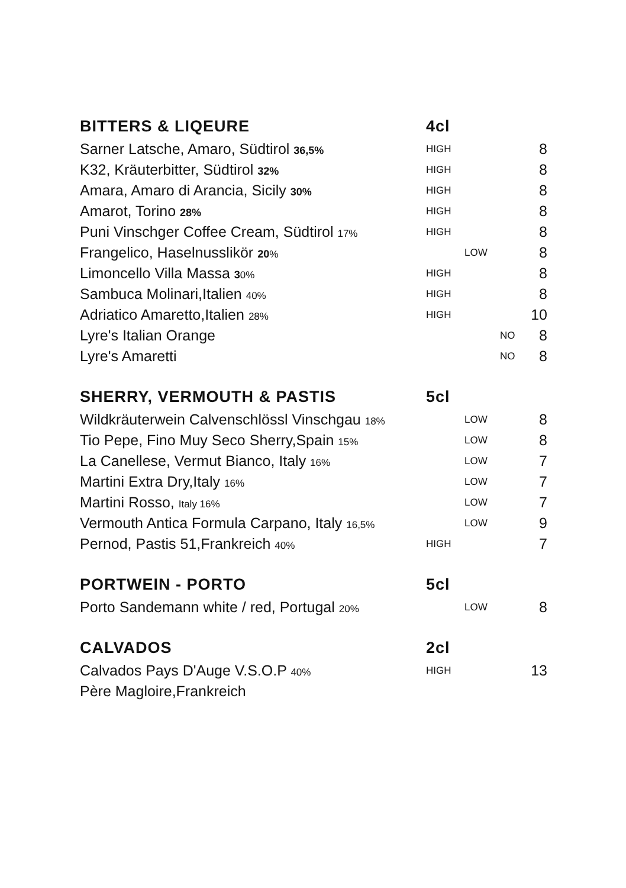| BITTERS & LIQEURE | 4cl | | | |
| --- | --- | --- | --- | --- |
| Sarner Latsche, Amaro, Südtirol 36,5% | HIGH | | | 8 |
| K32, Kräuterbitter, Südtirol 32% | HIGH | | | 8 |
| Amara, Amaro di Arancia, Sicily 30% | HIGH | | | 8 |
| Amarot, Torino 28% | HIGH | | | 8 |
| Puni Vinschger Coffee Cream, Südtirol 17% | HIGH | | | 8 |
| Frangelico, Haselnusslikör 20 % | | LOW | | 8 |
| Limoncello Villa Massa 3 0% | HIGH | | | 8 |
| Sambuca Molinari,Italien 40% | HIGH | | | 8 |
| Adriatico Amaretto,Italien 28% | HIGH | | | 10 |
| Lyre's Italian Orange | | | NO | 8 |
| Lyre's Amaretti | | | NO | 8 |
| SHERRY, VERMOUTH & PASTIS | 5cl | | | |
| Wildkräuterwein Calvenschlössl Vinschgau 18% | | LOW | | 8 |
| Tio Pepe, Fino Muy Seco Sherry,Spain 15% | | LOW | | 8 |
| La Canellese, Vermut Bianco, Italy 16% | | LOW | | 7 |
| Martini Extra Dry,Italy 16% | | LOW | | 7 |
| Martini Rosso, Italy 16% | | LOW | | 7 |
| Vermouth Antica Formula Carpano, Italy 16,5% | | LOW | | 9 |
| Pernod, Pastis 51,Frankreich 40% | HIGH | | | 7 |
| PORTWEIN - PORTO | 5cl | | | |
| Porto Sandemann white / red, Portugal 20% | | LOW | | 8 |
| CALVADOS | 2cl | | | |
| Calvados Pays D'Auge V.S.O.P 40% | HIGH | | | 13 |
| Père Magloire,Frankreich | | | | |